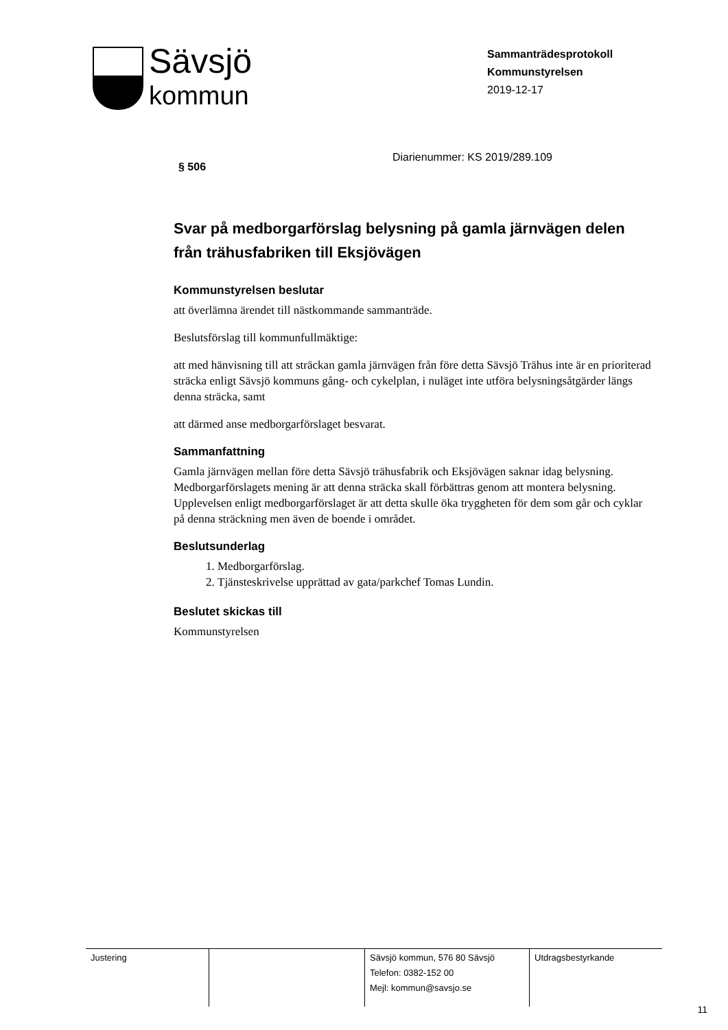Sävsjö
kommun
Sammanträdesprotokoll
Kommunstyrelsen
2019-12-17
§ 506 Diarienummer: KS 2019/289.109
Svar på medborgarförslag belysning på gamla järnvägen delen från trähusfabriken till Eksjövägen
Kommunstyrelsen beslutar
att överlämna ärendet till nästkommande sammanträde.
Beslutsförslag till kommunfullmäktige:
att med hänvisning till att sträckan gamla järnvägen från före detta Sävsjö Trähus inte är en prioriterad sträcka enligt Sävsjö kommuns gång- och cykelplan, i nuläget inte utföra belysningsåtgärder längs denna sträcka, samt
att därmed anse medborgarförslaget besvarat.
Sammanfattning
Gamla järnvägen mellan före detta Sävsjö trähusfabrik och Eksjövägen saknar idag belysning. Medborgarförslagets mening är att denna sträcka skall förbättras genom att montera belysning. Upplevelsen enligt medborgarförslaget är att detta skulle öka tryggheten för dem som går och cyklar på denna sträckning men även de boende i området.
Beslutsunderlag
1. Medborgarförslag.
2. Tjänsteskrivelse upprättad av gata/parkchef Tomas Lundin.
Beslutet skickas till
Kommunstyrelsen
Justering Sävsjö kommun, 576 80 Sävsjö
Telefon: 0382-152 00
Mejl: kommun@savsjo.se
Utdragsbestyrkande
11